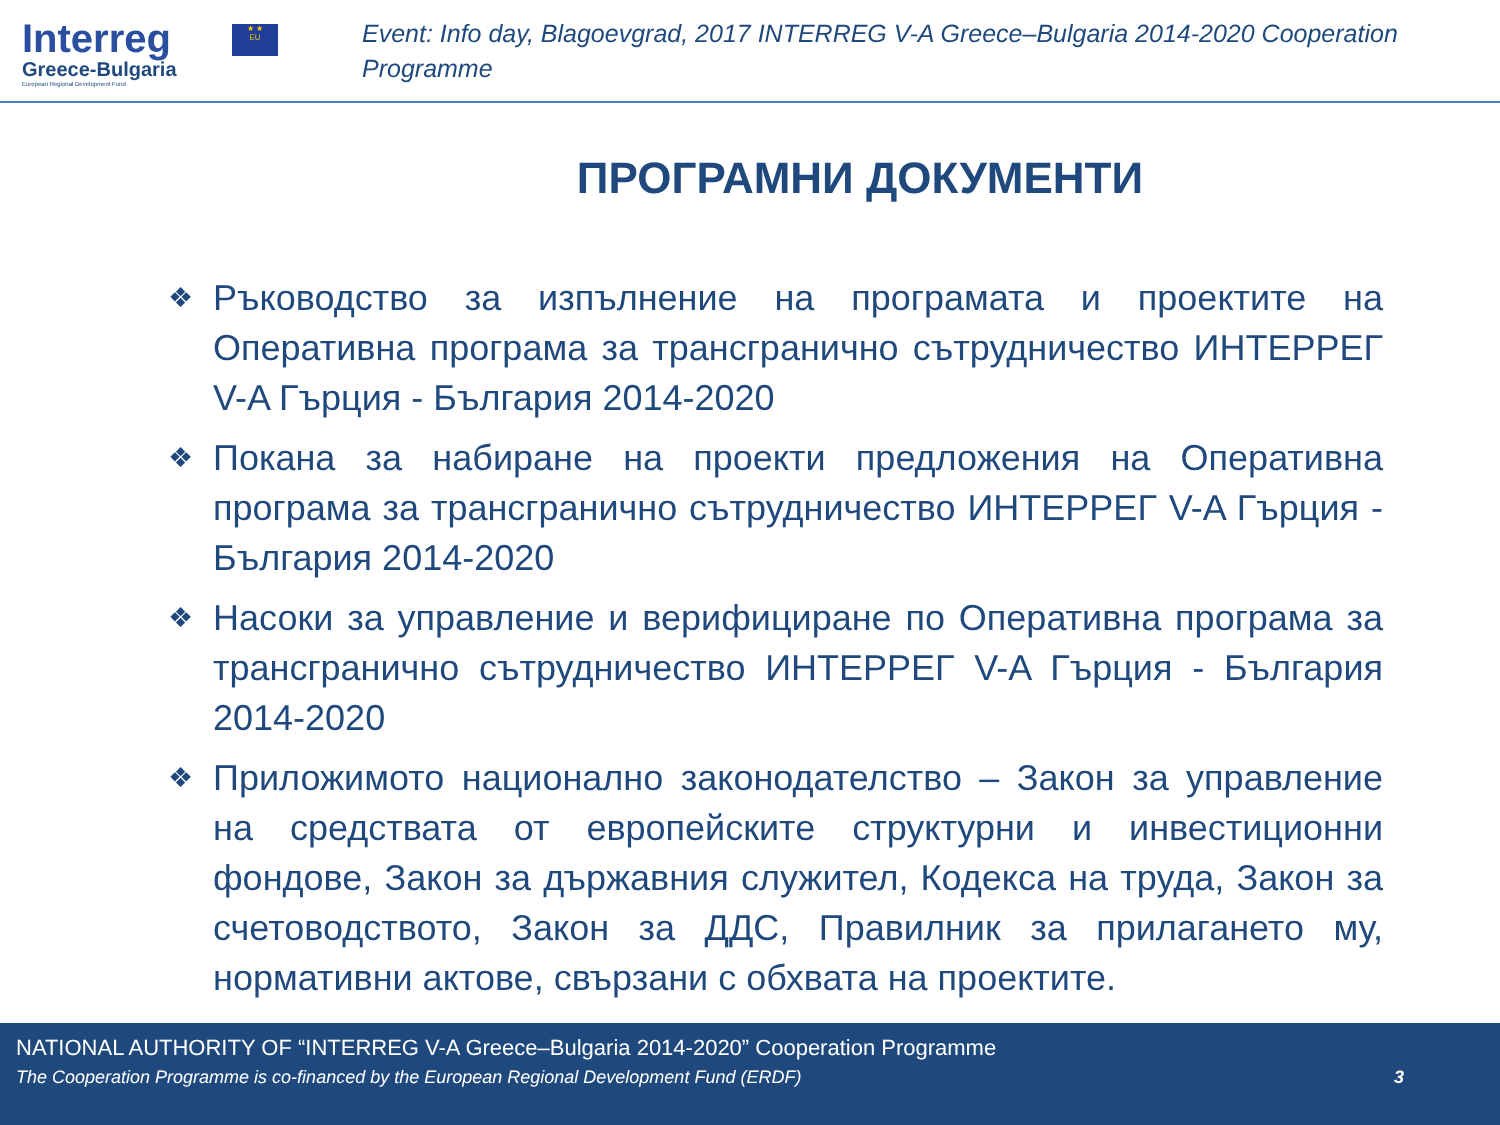Interreg
Greece-Bulgaria
European Regional Development Fund
★ ★
EU
Event: Info day, Blagoevgrad, 2017 INTERREG V-A Greece–Bulgaria 2014-2020 Cooperation Programme
ПРОГРАМНИ ДОКУМЕНТИ
❖ Ръководство за изпълнение на програмата и проектите на Оперативна програма за трансгранично сътрудничество ИНТЕРРЕГ V-A Гърция - България 2014-2020
❖ Покана за набиране на проекти предложения на Оперативна програма за трансгранично сътрудничество ИНТЕРРЕГ V-A Гърция - България 2014-2020
❖ Насоки за управление и верифициране по Оперативна програма за трансгранично сътрудничество ИНТЕРРЕГ V-A Гърция - България 2014-2020
❖ Приложимото национално законодателство – Закон за управление на средствата от европейските структурни и инвестиционни фондове, Закон за държавния служител, Кодекса на труда, Закон за счетоводството, Закон за ДДС, Правилник за прилагането му, нормативни актове, свързани с обхвата на проектите.
NATIONAL AUTHORITY OF “INTERREG V-A Greece–Bulgaria 2014-2020” Cooperation Programme
The Cooperation Programme is co-financed by the European Regional Development Fund (ERDF) 3